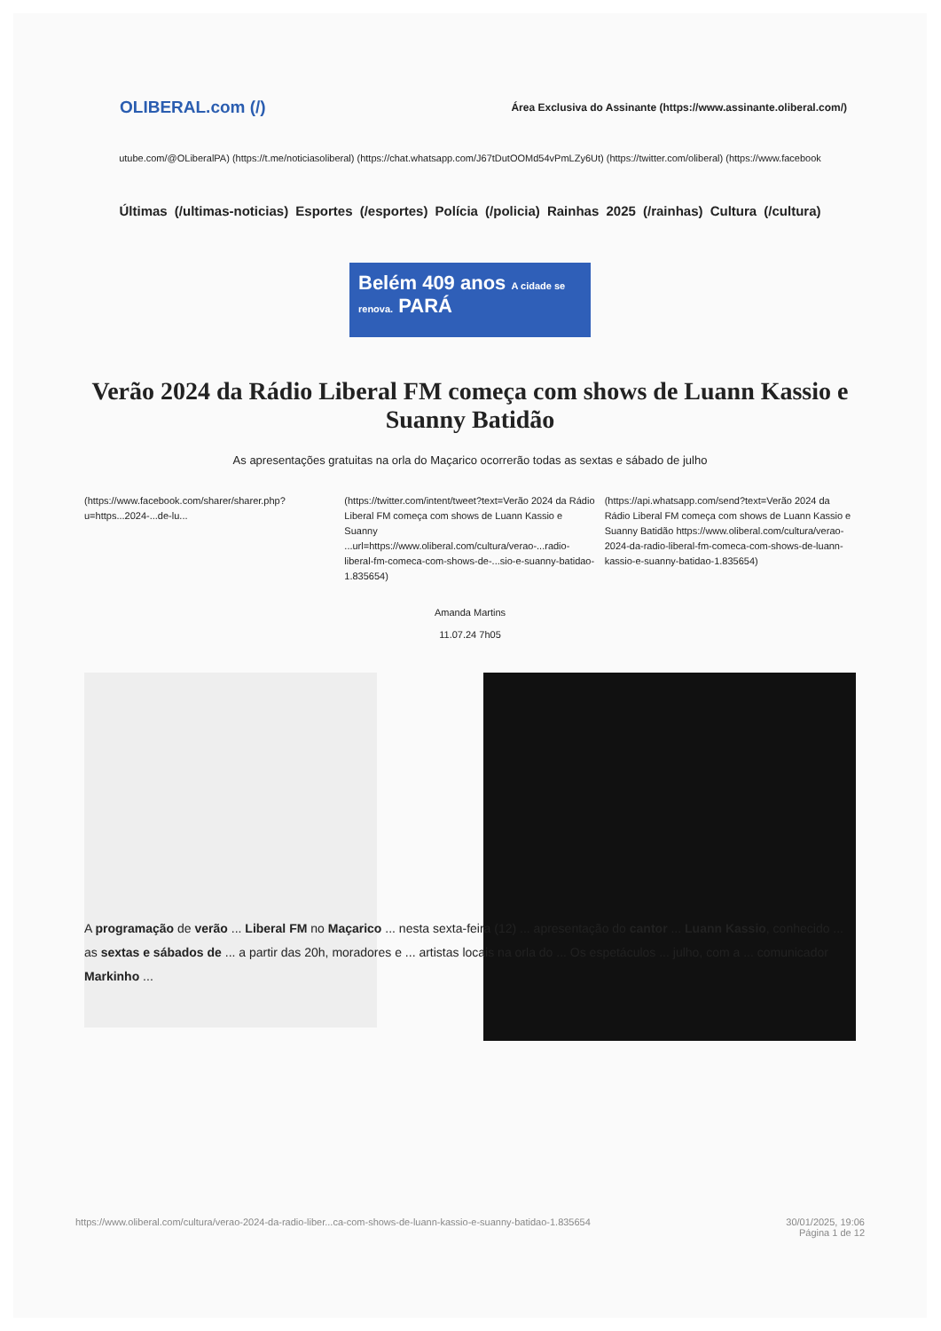OLIBERAL.com (/)
Área Exclusiva do Assinante (https://www.assinante.oliberal.com/)
utube.com/@OLiberalPA) (https://t.me/noticiasoliberal) (https://chat.whatsapp.com/J67tDutOOMd54vPmLZy6Ut) (https://twitter.com/oliberal) (https://www.facebook
Últimas (/ultimas-noticias) Esportes (/esportes) Polícia (/policia) Rainhas 2025 (/rainhas) Cultura (/cultura)
Belém 409 anos A cidade se renova. PARÁ
Verão 2024 da Rádio Liberal FM começa com shows de Luann Kassio e Suanny Batidão
As apresentações gratuitas na orla do Maçarico ocorrerão todas as sextas e sábado de julho
(https://www.facebook.com/sharer/sharer.php?u=https...2024-...de-lu...
(https://twitter.com/intent/tweet?text=Verão 2024 da Rádio Liberal FM começa com shows de Luann Kassio e Suanny ...url=https://www.oliberal.com/cultura/verao-...radio-liberal-fm-comeca-com-shows-de-...sio-e-suanny-batidao-1.835654)
(https://api.whatsapp.com/send?text=Verão 2024 da Rádio Liberal FM começa com shows de Luann Kassio e Suanny Batidão https://www.oliberal.com/cultura/verao-2024-da-radio-liberal-fm-comeca-com-shows-de-luann-kassio-e-suanny-batidao-1.835654)
Amanda Martins
11.07.24 7h05
A programação de verão ... Liberal FM no Maçarico ... nesta sexta-feira (12) ... apresentação do cantor ... Luann Kassio, conhecido ... as sextas e sábados de ... a partir das 20h, moradores e ... artistas locais na orla do ... Os espetáculos ... julho, com a ... comunicador Markinho ...
https://www.oliberal.com/cultura/verao-2024-da-radio-liber...ca-com-shows-de-luann-kassio-e-suanny-batidao-1.835654 30/01/2025, 19:06
Página 1 de 12